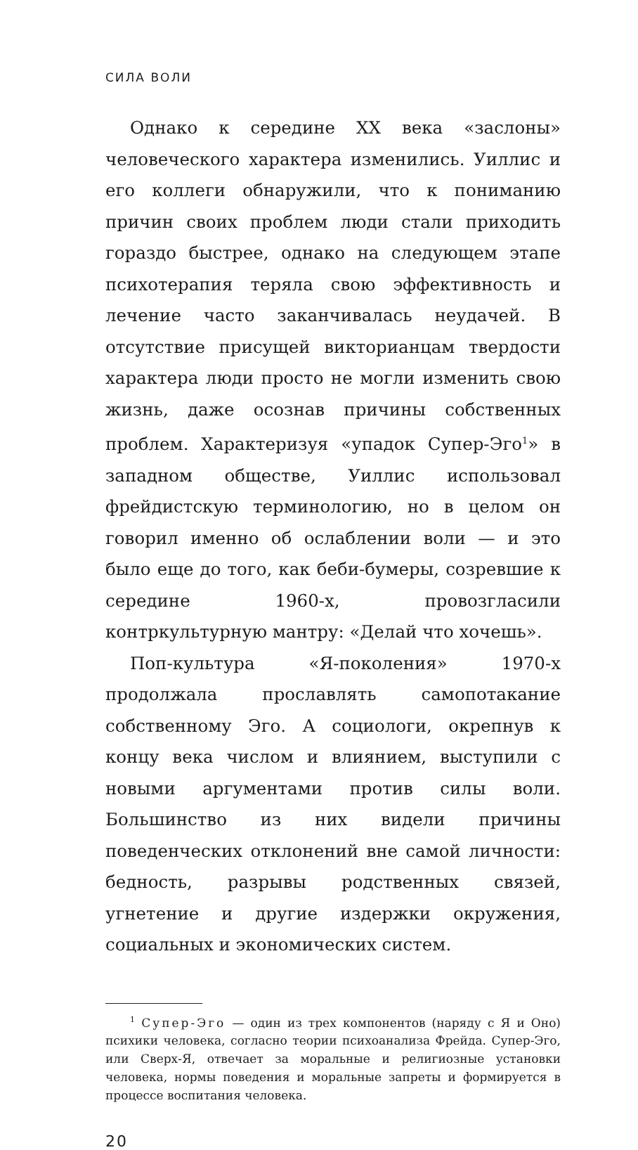СИЛА ВОЛИ
Однако к середине XX века «заслоны» человеческого характера изменились. Уиллис и его коллеги обнаружили, что к пониманию причин своих проблем люди стали приходить гораздо быстрее, однако на следующем этапе психотерапия теряла свою эффективность и лечение часто заканчивалась неудачей. В отсутствие присущей викторианцам твердости характера люди просто не могли изменить свою жизнь, даже осознав причины собственных проблем. Характеризуя «упадок Супер-Эго<sup>1</sup>» в западном обществе, Уиллис использовал фрейдистскую терминологию, но в целом он говорил именно об ослаблении воли — и это было еще до того, как беби-бумеры, созревшие к середине 1960-х, провозгласили контркультурную мантру: «Делай что хочешь».
Поп-культура «Я-поколения» 1970-х продолжала прославлять самопотакание собственному Эго. А социологи, окрепнув к концу века числом и влиянием, выступили с новыми аргументами против силы воли. Большинство из них видели причины поведенческих отклонений вне самой личности: бедность, разрывы родственных связей, угнетение и другие издержки окружения, социальных и экономических систем.
<sup>1</sup> Супер-Эго — один из трех компонентов (наряду с Я и Оно) психики человека, согласно теории психоанализа Фрейда. Супер-Эго, или Сверх-Я, отвечает за моральные и религиозные установки человека, нормы поведения и моральные запреты и формируется в процессе воспитания человека.
20